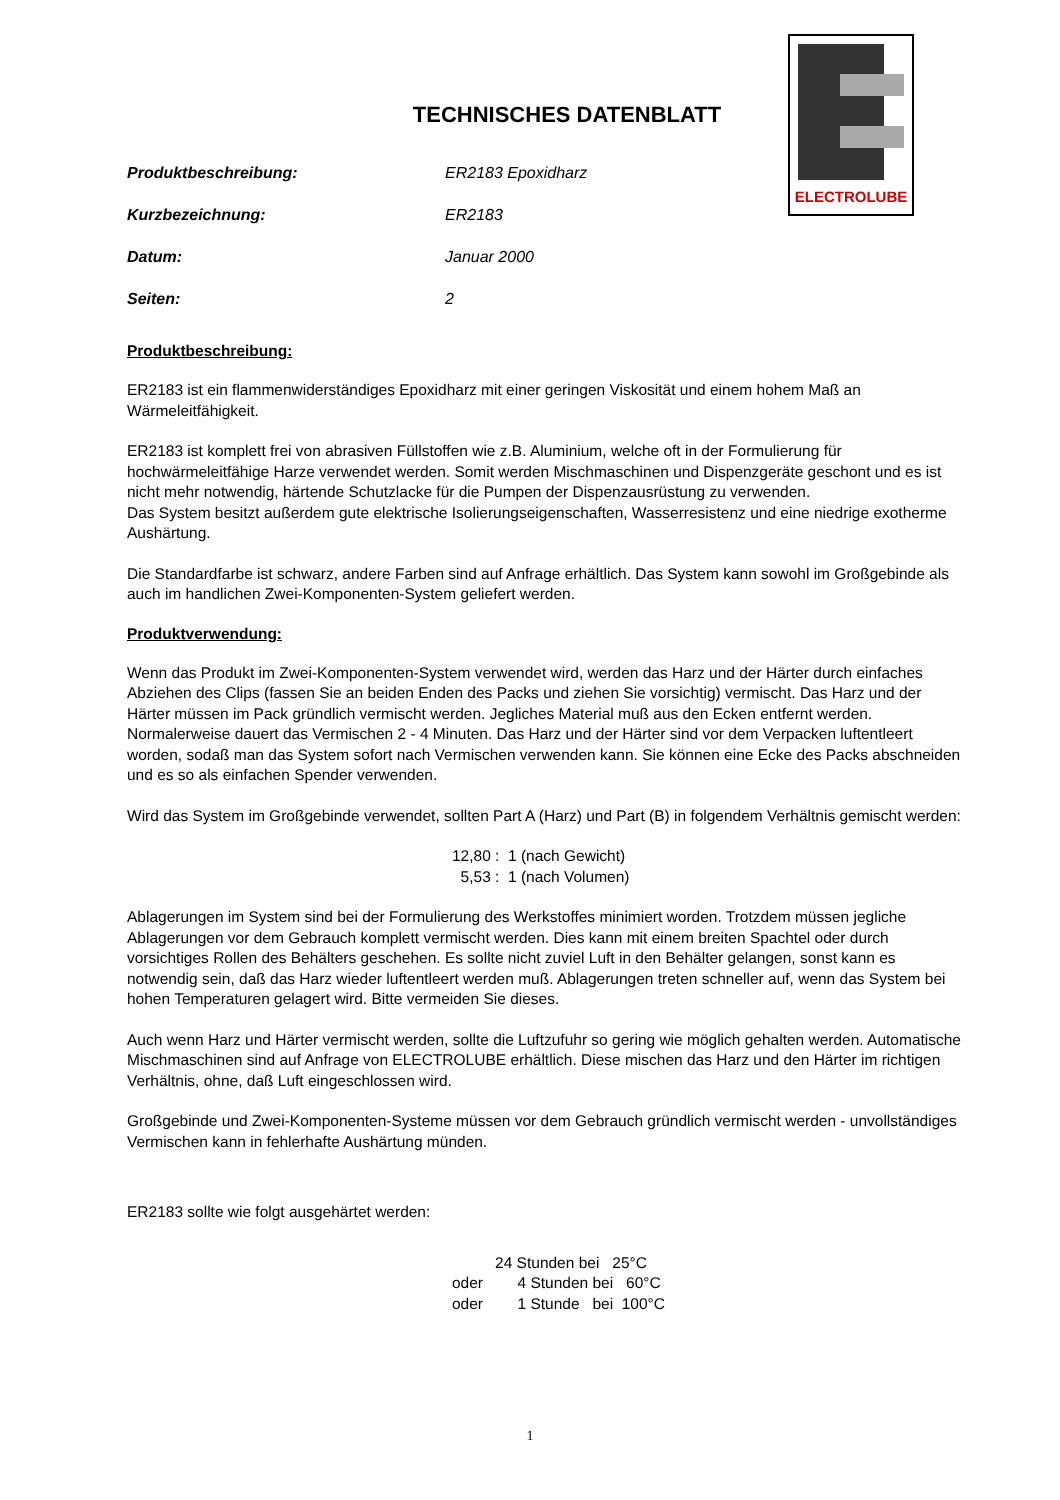ELECTROLUBE
TECHNISCHES DATENBLATT
Produktbeschreibung: ER2183 Epoxidharz
Kurzbezeichnung: ER2183
Datum: Januar 2000
Seiten: 2
Produktbeschreibung:
ER2183 ist ein flammenwiderständiges Epoxidharz mit einer geringen Viskosität und einem hohem Maß an Wärmeleitfähigkeit.
ER2183 ist komplett frei von abrasiven Füllstoffen wie z.B. Aluminium, welche oft in der Formulierung für hochwärmeleitfähige Harze verwendet werden. Somit werden Mischmaschinen und Dispenzgeräte geschont und es ist nicht mehr notwendig, härtende Schutzlacke für die Pumpen der Dispenzausrüstung zu verwenden.
Das System besitzt außerdem gute elektrische Isolierungseigenschaften, Wasserresistenz und eine niedrige exotherme Aushärtung.
Die Standardfarbe ist schwarz, andere Farben sind auf Anfrage erhältlich. Das System kann sowohl im Großgebinde als auch im handlichen Zwei-Komponenten-System geliefert werden.
Produktverwendung:
Wenn das Produkt im Zwei-Komponenten-System verwendet wird, werden das Harz und der Härter durch einfaches Abziehen des Clips (fassen Sie an beiden Enden des Packs und ziehen Sie vorsichtig) vermischt. Das Harz und der Härter müssen im Pack gründlich vermischt werden. Jegliches Material muß aus den Ecken entfernt werden. Normalerweise dauert das Vermischen 2 - 4 Minuten. Das Harz und der Härter sind vor dem Verpacken luftentleert worden, sodaß man das System sofort nach Vermischen verwenden kann. Sie können eine Ecke des Packs abschneiden und es so als einfachen Spender verwenden.
Wird das System im Großgebinde verwendet, sollten Part A (Harz) und Part (B) in folgendem Verhältnis gemischt werden:
12,80 : 1 (nach Gewicht)
5,53 : 1 (nach Volumen)
Ablagerungen im System sind bei der Formulierung des Werkstoffes minimiert worden. Trotzdem müssen jegliche Ablagerungen vor dem Gebrauch komplett vermischt werden. Dies kann mit einem breiten Spachtel oder durch vorsichtiges Rollen des Behälters geschehen. Es sollte nicht zuviel Luft in den Behälter gelangen, sonst kann es notwendig sein, daß das Harz wieder luftentleert werden muß. Ablagerungen treten schneller auf, wenn das System bei hohen Temperaturen gelagert wird. Bitte vermeiden Sie dieses.
Auch wenn Harz und Härter vermischt werden, sollte die Luftzufuhr so gering wie möglich gehalten werden. Automatische Mischmaschinen sind auf Anfrage von ELECTROLUBE erhältlich. Diese mischen das Harz und den Härter im richtigen Verhältnis, ohne, daß Luft eingeschlossen wird.
Großgebinde und Zwei-Komponenten-Systeme müssen vor dem Gebrauch gründlich vermischt werden - unvollständiges Vermischen kann in fehlerhafte Aushärtung münden.
ER2183 sollte wie folgt ausgehärtet werden:
24 Stunden bei 25°C oder 4 Stunden bei 60°C oder 1 Stunde bei 100°C
1